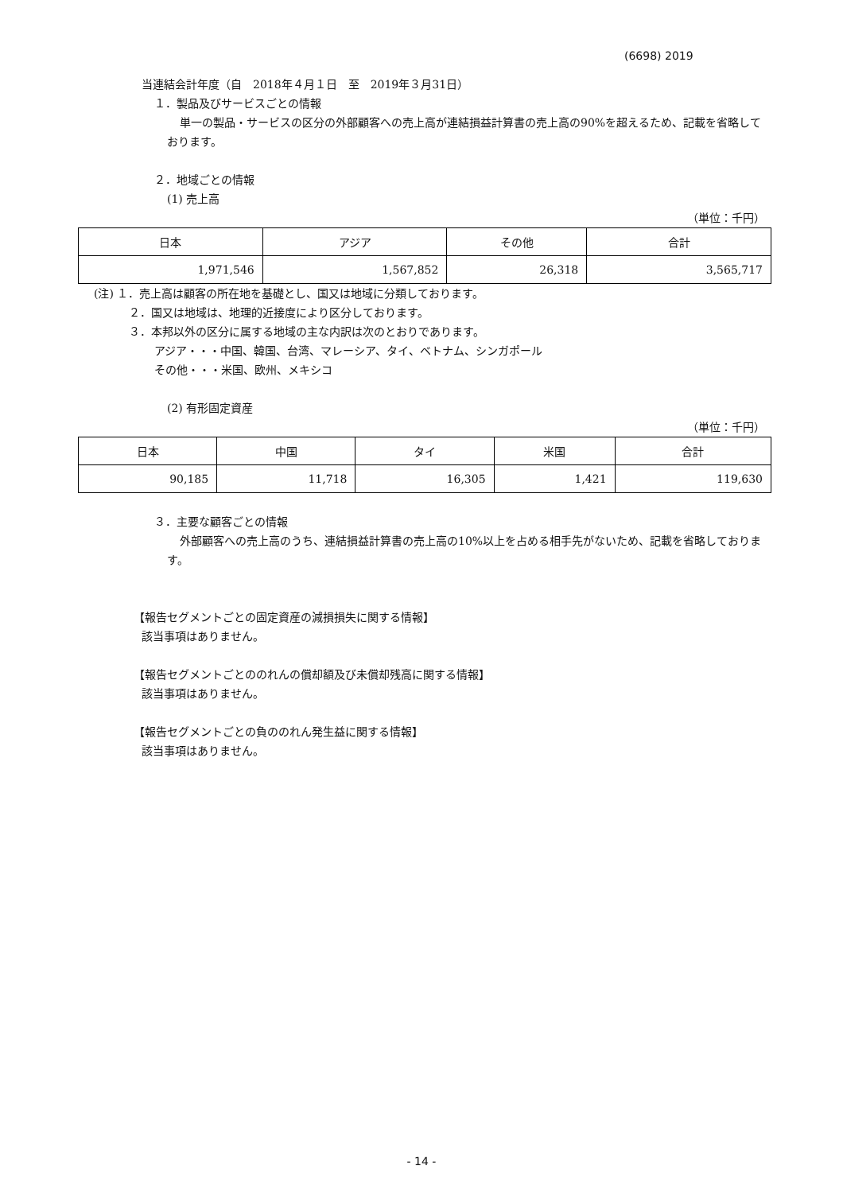(6698) 2019
当連結会計年度（自　2018年４月１日　至　2019年３月31日）
１．製品及びサービスごとの情報
単一の製品・サービスの区分の外部顧客への売上高が連結損益計算書の売上高の90%を超えるため、記載を省略しております。
２．地域ごとの情報
(1) 売上高
（単位：千円）
| 日本 | アジア | その他 | 合計 |
| 1,971,546 | 1,567,852 | 26,318 | 3,565,717 |
(注) １．売上高は顧客の所在地を基礎とし、国又は地域に分類しております。
２．国又は地域は、地理的近接度により区分しております。
３．本邦以外の区分に属する地域の主な内訳は次のとおりであります。
アジア・・・中国、韓国、台湾、マレーシア、タイ、ベトナム、シンガポール
その他・・・米国、欧州、メキシコ
(2) 有形固定資産
（単位：千円）
| 日本 | 中国 | タイ | 米国 | 合計 |
| 90,185 | 11,718 | 16,305 | 1,421 | 119,630 |
３．主要な顧客ごとの情報
外部顧客への売上高のうち、連結損益計算書の売上高の10%以上を占める相手先がないため、記載を省略しております。
【報告セグメントごとの固定資産の減損損失に関する情報】
該当事項はありません。
【報告セグメントごとののれんの償却額及び未償却残高に関する情報】
該当事項はありません。
【報告セグメントごとの負ののれん発生益に関する情報】
該当事項はありません。
- 14 -